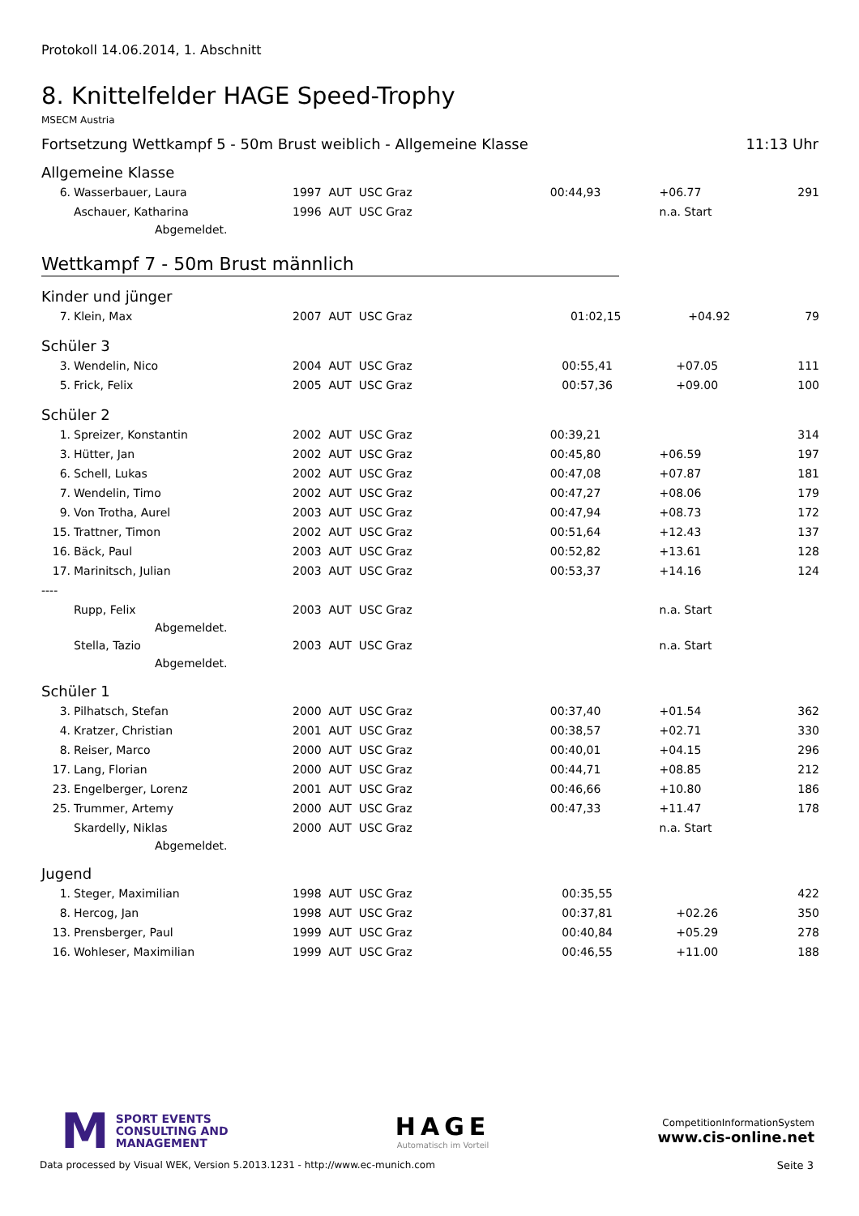Protokoll 14.06.2014, 1. Abschnitt
8. Knittelfelder HAGE Speed-Trophy
MSECM Austria
Fortsetzung Wettkampf 5 - 50m Brust weiblich - Allgemeine Klasse 11:13 Uhr
Allgemeine Klasse
| 6. | Wasserbauer, Laura | 1997 AUT USC Graz | 00:44,93 | +06.77 | 291 |
| | Aschauer, Katharina | 1996 AUT USC Graz | | n.a. Start | |
| | Abgemeldet. | | | | |
Wettkampf 7 - 50m Brust männlich
Kinder und jünger
| 7. | Klein, Max | 2007 AUT USC Graz | 01:02,15 | +04.92 | 79 |
Schüler 3
| 3. | Wendelin, Nico | 2004 AUT USC Graz | 00:55,41 | +07.05 | 111 |
| 5. | Frick, Felix | 2005 AUT USC Graz | 00:57,36 | +09.00 | 100 |
Schüler 2
| 1. | Spreizer, Konstantin | 2002 AUT USC Graz | 00:39,21 | | 314 |
| 3. | Hütter, Jan | 2002 AUT USC Graz | 00:45,80 | +06.59 | 197 |
| 6. | Schell, Lukas | 2002 AUT USC Graz | 00:47,08 | +07.87 | 181 |
| 7. | Wendelin, Timo | 2002 AUT USC Graz | 00:47,27 | +08.06 | 179 |
| 9. | Von Trotha, Aurel | 2003 AUT USC Graz | 00:47,94 | +08.73 | 172 |
| 15. | Trattner, Timon | 2002 AUT USC Graz | 00:51,64 | +12.43 | 137 |
| 16. | Bäck, Paul | 2003 AUT USC Graz | 00:52,82 | +13.61 | 128 |
| 17. | Marinitsch, Julian | 2003 AUT USC Graz | 00:53,37 | +14.16 | 124 |
| ---- | | | | | |
| | Rupp, Felix | 2003 AUT USC Graz | | n.a. Start | |
| | Abgemeldet. | | | | |
| | Stella, Tazio | 2003 AUT USC Graz | | n.a. Start | |
| | Abgemeldet. | | | | |
Schüler 1
| 3. | Pilhatsch, Stefan | 2000 AUT USC Graz | 00:37,40 | +01.54 | 362 |
| 4. | Kratzer, Christian | 2001 AUT USC Graz | 00:38,57 | +02.71 | 330 |
| 8. | Reiser, Marco | 2000 AUT USC Graz | 00:40,01 | +04.15 | 296 |
| 17. | Lang, Florian | 2000 AUT USC Graz | 00:44,71 | +08.85 | 212 |
| 23. | Engelberger, Lorenz | 2001 AUT USC Graz | 00:46,66 | +10.80 | 186 |
| 25. | Trummer, Artemy | 2000 AUT USC Graz | 00:47,33 | +11.47 | 178 |
| | Skardelly, Niklas | 2000 AUT USC Graz | | n.a. Start | |
| | Abgemeldet. | | | | |
Jugend
| 1. | Steger, Maximilian | 1998 AUT USC Graz | 00:35,55 | | 422 |
| 8. | Hercog, Jan | 1998 AUT USC Graz | 00:37,81 | +02.26 | 350 |
| 13. | Prensberger, Paul | 1999 AUT USC Graz | 00:40,84 | +05.29 | 278 |
| 16. | Wohleser, Maximilian | 1999 AUT USC Graz | 00:46,55 | +11.00 | 188 |
M SPORT EVENTS
CONSULTING AND
MANAGEMENT
HAGE
Automatisch im Vorteil
CompetitionInformationSystem
www.cis-online.net
Data processed by Visual WEK, Version 5.2013.1231 - http://www.ec-munich.com Seite 3